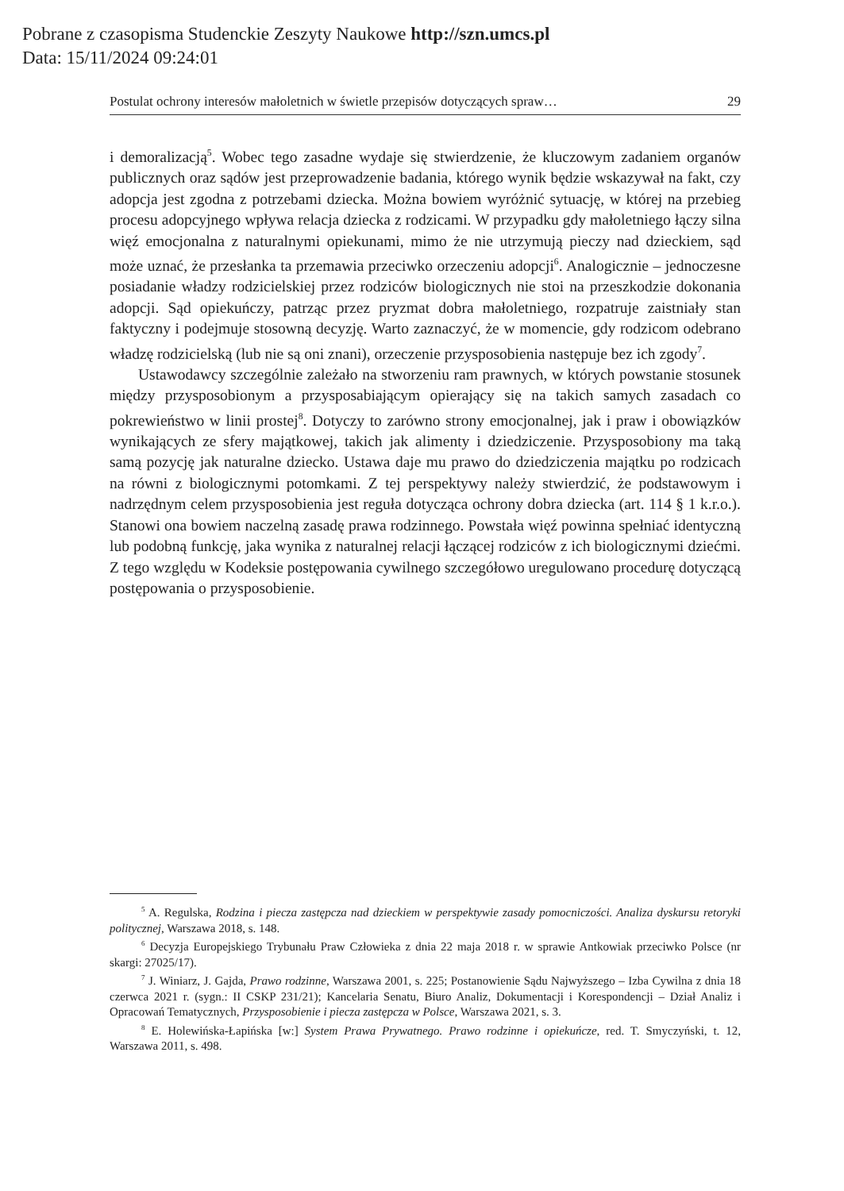Pobrane z czasopisma Studenckie Zeszyty Naukowe http://szn.umcs.pl
Data: 15/11/2024 09:24:01
Postulat ochrony interesów małoletnich w świetle przepisów dotyczących spraw… 29
i demoralizacją<sup>5</sup>. Wobec tego zasadne wydaje się stwierdzenie, że kluczowym zadaniem organów publicznych oraz sądów jest przeprowadzenie badania, którego wynik będzie wskazywał na fakt, czy adopcja jest zgodna z potrzebami dziecka. Można bowiem wyróżnić sytuację, w której na przebieg procesu adopcyjnego wpływa relacja dziecka z rodzicami. W przypadku gdy małoletniego łączy silna więź emocjonalna z naturalnymi opiekunami, mimo że nie utrzymują pieczy nad dzieckiem, sąd może uznać, że przesłanka ta przemawia przeciwko orzeczeniu adopcji<sup>6</sup>. Analogicznie – jednoczesne posiadanie władzy rodzicielskiej przez rodziców biologicznych nie stoi na przeszkodzie dokonania adopcji. Sąd opiekuńczy, patrząc przez pryzmat dobra małoletniego, rozpatruje zaistniały stan faktyczny i podejmuje stosowną decyzję. Warto zaznaczyć, że w momencie, gdy rodzicom odebrano władzę rodzicielską (lub nie są oni znani), orzeczenie przysposobienia następuje bez ich zgody<sup>7</sup>.
Ustawodawcy szczególnie zależało na stworzeniu ram prawnych, w których powstanie stosunek między przysposobionym a przysposabiającym opierający się na takich samych zasadach co pokrewieństwo w linii prostej<sup>8</sup>. Dotyczy to zarówno strony emocjonalnej, jak i praw i obowiązków wynikających ze sfery majątkowej, takich jak alimenty i dziedziczenie. Przysposobiony ma taką samą pozycję jak naturalne dziecko. Ustawa daje mu prawo do dziedziczenia majątku po rodzicach na równi z biologicznymi potomkami. Z tej perspektywy należy stwierdzić, że podstawowym i nadrzędnym celem przysposobienia jest reguła dotycząca ochrony dobra dziecka (art. 114 § 1 k.r.o.). Stanowi ona bowiem naczelną zasadę prawa rodzinnego. Powstała więź powinna spełniać identyczną lub podobną funkcję, jaka wynika z naturalnej relacji łączącej rodziców z ich biologicznymi dziećmi. Z tego względu w Kodeksie postępowania cywilnego szczegółowo uregulowano procedurę dotyczącą postępowania o przysposobienie.
<sup>5</sup> A. Regulska, Rodzina i piecza zastępcza nad dzieckiem w perspektywie zasady pomocniczości. Analiza dyskursu retoryki politycznej, Warszawa 2018, s. 148.
<sup>6</sup> Decyzja Europejskiego Trybunału Praw Człowieka z dnia 22 maja 2018 r. w sprawie Antkowiak przeciwko Polsce (nr skargi: 27025/17).
<sup>7</sup> J. Winiarz, J. Gajda, Prawo rodzinne, Warszawa 2001, s. 225; Postanowienie Sądu Najwyższego – Izba Cywilna z dnia 18 czerwca 2021 r. (sygn.: II CSKP 231/21); Kancelaria Senatu, Biuro Analiz, Dokumentacji i Korespondencji – Dział Analiz i Opracowań Tematycznych, Przysposobienie i piecza zastępcza w Polsce, Warszawa 2021, s. 3.
<sup>8</sup> E. Holewińska-Łapińska [w:] System Prawa Prywatnego. Prawo rodzinne i opiekuńcze, red. T. Smyczyński, t. 12, Warszawa 2011, s. 498.